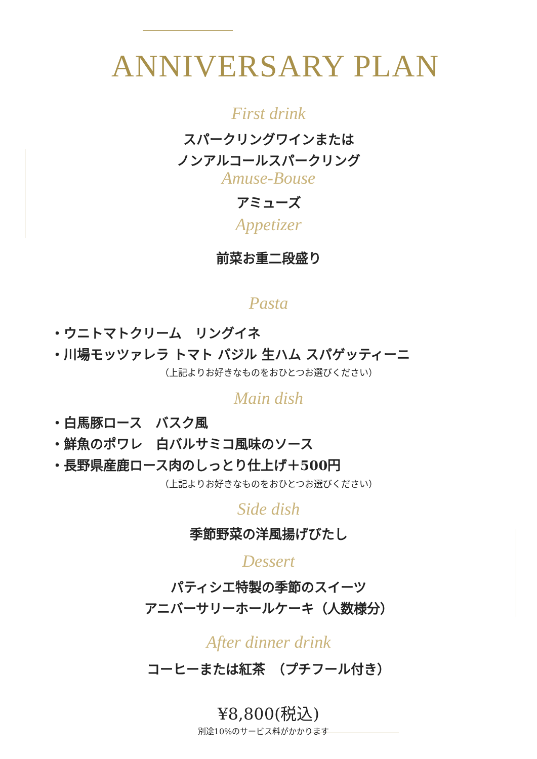ANNIVERSARY PLAN
First drink
スパークリングワインまたは
ノンアルコールスパークリング
Amuse-Bouse
アミューズ
Appetizer
前菜お重二段盛り
Pasta
・ウニトマトクリーム　リングイネ
・川場モッツァレラ トマト バジル 生ハム スパゲッティーニ
（上記よりお好きなものをおひとつお選びください）
Main dish
・白馬豚ロース　バスク風
・鮮魚のポワレ　白バルサミコ風味のソース
・長野県産鹿ロース肉のしっとり仕上げ＋500円
（上記よりお好きなものをおひとつお選びください）
Side dish
季節野菜の洋風揚げびたし
Dessert
パティシエ特製の季節のスイーツ
アニバーサリーホールケーキ（人数様分）
After dinner drink
コーヒーまたは紅茶　（プチフール付き）
¥8,800(税込)
別途10%のサービス料がかかります